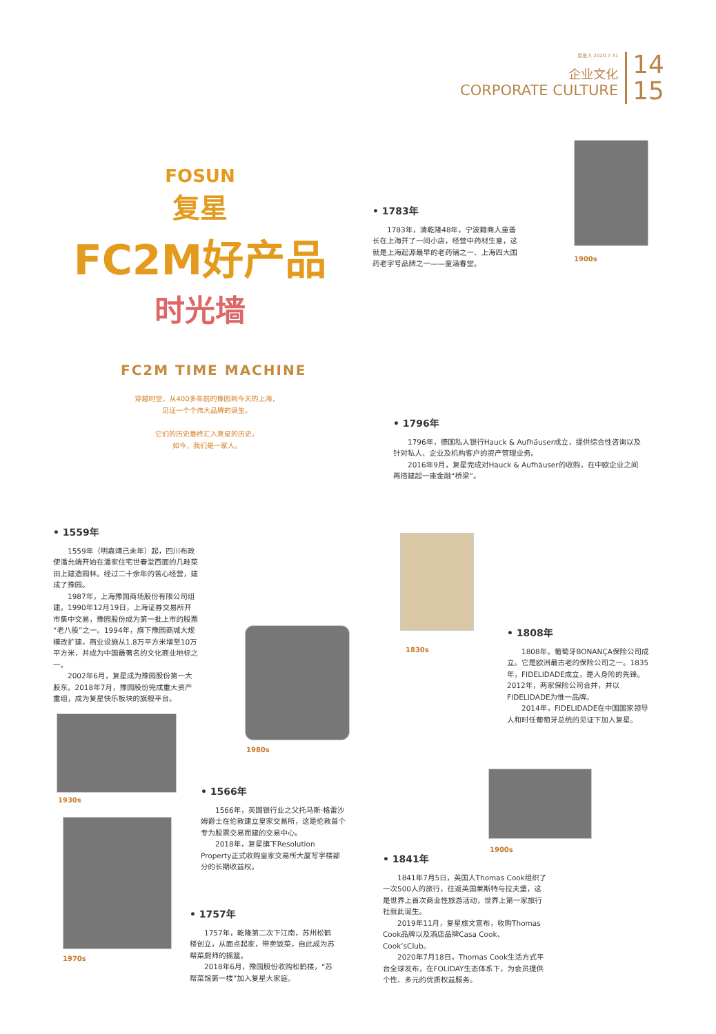复星人 2020.7.31
企业文化
CORPORATE CULTURE
14
15
FOSUN
复星
FC2M好产品
时光墙
FC2M TIME MACHINE
穿越时空，从400多年前的豫园到今天的上海，
见证一个个伟大品牌的诞生。
它们的历史最终汇入复星的历史。
如今，我们是一家人。
1900s
• 1783年
1783年，清乾隆48年，宁波籍商人童善长在上海开了一间小店，经营中药材生意，这就是上海起源最早的老药铺之一、上海四大国药老字号品牌之一——童涵春堂。
• 1796年
1796年，德国私人银行Hauck & Aufhäuser成立，提供综合性咨询以及针对私人、企业及机构客户的资产管理业务。
2016年9月，复星完成对Hauck & Aufhäuser的收购，在中欧企业之间再搭建起一座金融“桥梁”。
• 1559年
1559年（明嘉靖己未年）起，四川布政使潘允端开始在潘家住宅世春堂西面的几畦菜田上建造园林。经过二十余年的苦心经营，建成了豫园。
1987年，上海豫园商场股份有限公司组建。1990年12月19日，上海证券交易所开市集中交易，豫园股份成为第一批上市的股票“老八股”之一。1994年，旗下豫园商城大规模改扩建，商业设施从1.8万平方米增至10万平方米，并成为中国最著名的文化商业地标之一。
2002年6月，复星成为豫园股份第一大股东。2018年7月，豫园股份完成重大资产重组，成为复星快乐板块的旗舰平台。
1830s
• 1808年
1808年，葡萄牙BONANÇA保险公司成立。它是欧洲最古老的保险公司之一。1835年，FIDELIDADE成立，是人身险的先锋。2012年，两家保险公司合并，并以FIDELIDADE为惟一品牌。
2014年，FIDELIDADE在中国国家领导人和时任葡萄牙总统的见证下加入复星。
1980s
1930s
1970s
1900s
• 1566年
1566年，英国银行业之父托马斯·格雷沙姆爵士在伦敦建立皇家交易所，这是伦敦首个专为股票交易而建的交易中心。
2018年，复星旗下Resolution Property正式收购皇家交易所大厦写字楼部分的长期收益权。
• 1757年
1757年，乾隆第二次下江南，苏州松鹤楼创立，从面点起家，带卖饭菜，自此成为苏帮菜厨师的摇篮。
2018年6月，豫园股份收购松鹤楼，“苏帮菜馆第一楼”加入复星大家庭。
• 1841年
1841年7月5日，英国人Thomas Cook组织了一次500人的旅行，往返英国莱斯特与拉夫堡，这是世界上首次商业性旅游活动，世界上第一家旅行社就此诞生。
2019年11月，复星旅文宣布，收购Thomas Cook品牌以及酒店品牌Casa Cook、Cook’sClub。
2020年7月18日，Thomas Cook生活方式平台全球发布，在FOLIDAY生态体系下，为会员提供个性、多元的优质权益服务。